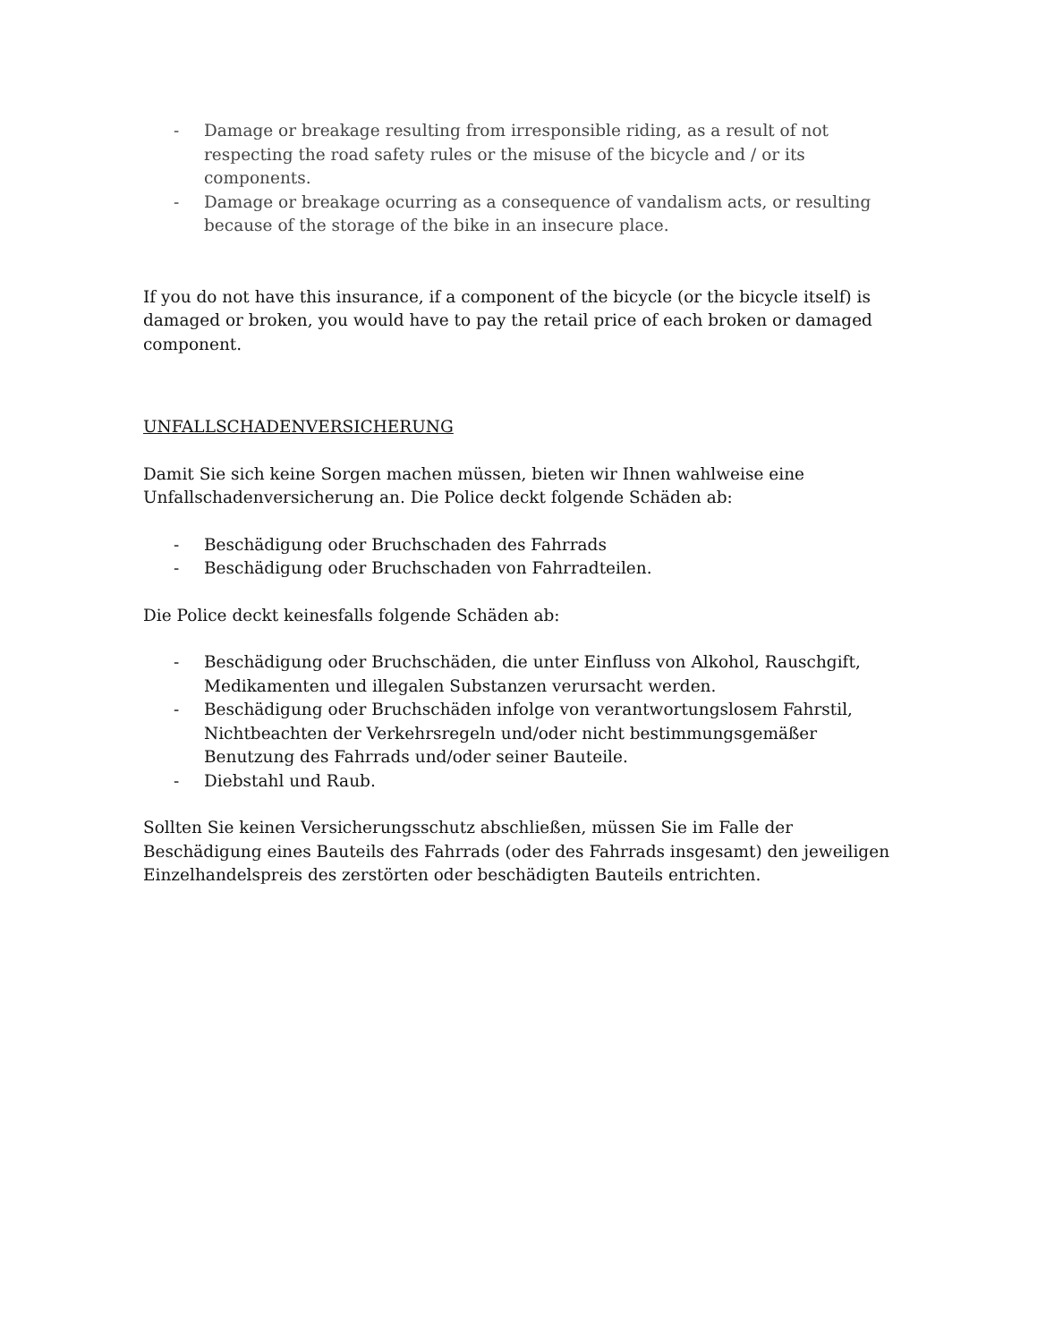- Damage or breakage resulting from irresponsible riding, as a result of not respecting the road safety rules or the misuse of the bicycle and / or its components.
- Damage or breakage ocurring as a consequence of vandalism acts, or resulting because of the storage of the bike in an insecure place.
If you do not have this insurance, if a component of the bicycle (or the bicycle itself) is damaged or broken, you would have to pay the retail price of each broken or damaged component.
UNFALLSCHADENVERSICHERUNG
Damit Sie sich keine Sorgen machen müssen, bieten wir Ihnen wahlweise eine Unfallschadenversicherung an. Die Police deckt folgende Schäden ab:
- Beschädigung oder Bruchschaden des Fahrrads
- Beschädigung oder Bruchschaden von Fahrradteilen.
Die Police deckt keinesfalls folgende Schäden ab:
- Beschädigung oder Bruchschäden, die unter Einfluss von Alkohol, Rauschgift, Medikamenten und illegalen Substanzen verursacht werden.
- Beschädigung oder Bruchschäden infolge von verantwortungslosem Fahrstil, Nichtbeachten der Verkehrsregeln und/oder nicht bestimmungsgemäßer Benutzung des Fahrrads und/oder seiner Bauteile.
- Diebstahl und Raub.
Sollten Sie keinen Versicherungsschutz abschließen, müssen Sie im Falle der Beschädigung eines Bauteils des Fahrrads (oder des Fahrrads insgesamt) den jeweiligen Einzelhandelspreis des zerstörten oder beschädigten Bauteils entrichten.